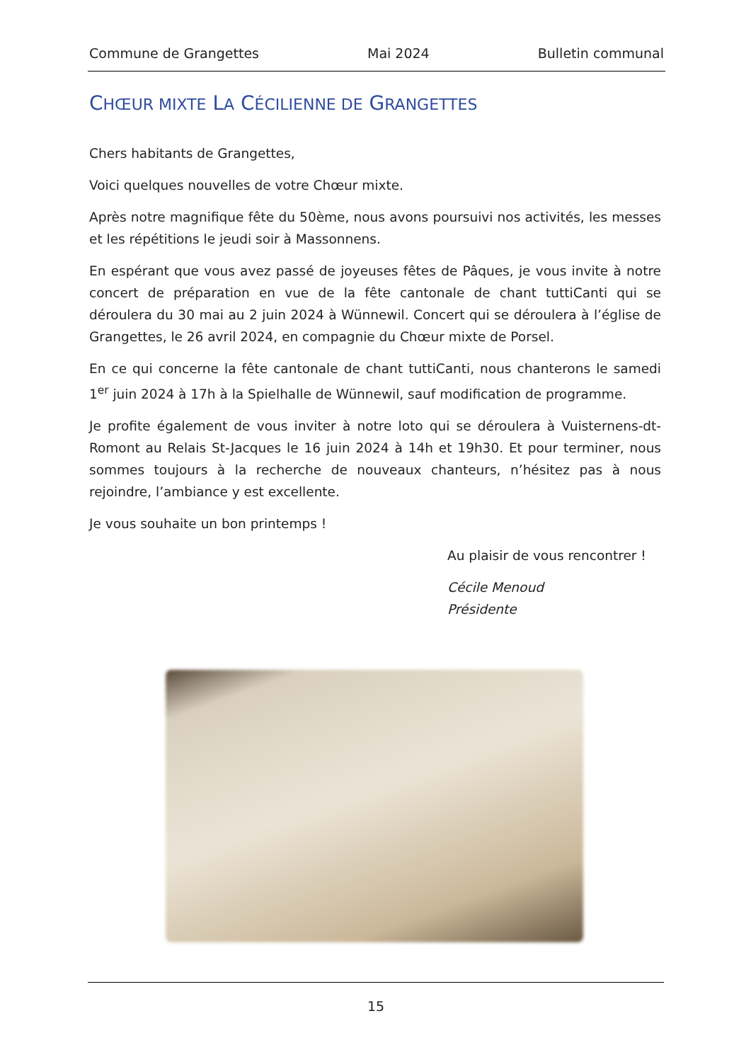Commune de Grangettes Mai 2024 Bulletin communal
CHŒUR MIXTE LA CÉCILIENNE DE GRANGETTES
Chers habitants de Grangettes,
Voici quelques nouvelles de votre Chœur mixte.
Après notre magnifique fête du 50ème, nous avons poursuivi nos activités, les messes et les répétitions le jeudi soir à Massonnens.
En espérant que vous avez passé de joyeuses fêtes de Pâques, je vous invite à notre concert de préparation en vue de la fête cantonale de chant tuttiCanti qui se déroulera du 30 mai au 2 juin 2024 à Wünnewil. Concert qui se déroulera à l’église de Grangettes, le 26 avril 2024, en compagnie du Chœur mixte de Porsel.
En ce qui concerne la fête cantonale de chant tuttiCanti, nous chanterons le samedi 1<sup>er</sup> juin 2024 à 17h à la Spielhalle de Wünnewil, sauf modification de programme.
Je profite également de vous inviter à notre loto qui se déroulera à Vuisternens-dt-Romont au Relais St-Jacques le 16 juin 2024 à 14h et 19h30. Et pour terminer, nous sommes toujours à la recherche de nouveaux chanteurs, n’hésitez pas à nous rejoindre, l’ambiance y est excellente.
Je vous souhaite un bon printemps !
Au plaisir de vous rencontrer !
Cécile Menoud
Présidente
15